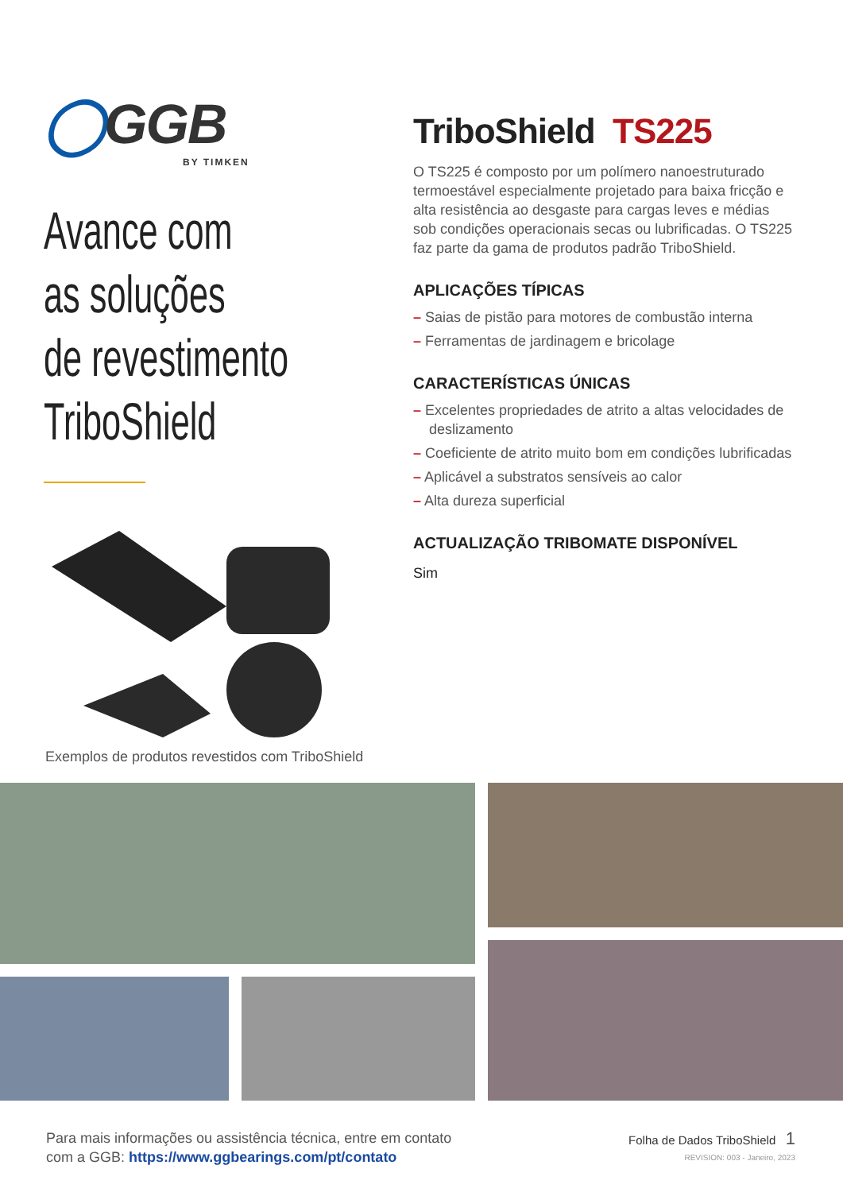◯GGB
BY TIMKEN
Avance com
as soluções
de revestimento
TriboShield
Exemplos de produtos revestidos com TriboShield
TriboShield TS225
O TS225 é composto por um polímero nanoestruturado termoestável especialmente projetado para baixa fricção e alta resistência ao desgaste para cargas leves e médias sob condições operacionais secas ou lubrificadas. O TS225 faz parte da gama de produtos padrão TriboShield.
APLICAÇÕES TÍPICAS
– Saias de pistão para motores de combustão interna
– Ferramentas de jardinagem e bricolage
CARACTERÍSTICAS ÚNICAS
– Excelentes propriedades de atrito a altas velocidades de deslizamento
– Coeficiente de atrito muito bom em condições lubrificadas
– Aplicável a substratos sensíveis ao calor
– Alta dureza superficial
ACTUALIZAÇÃO TRIBOMATE DISPONÍVEL
Sim
Para mais informações ou assistência técnica, entre em contato
com a GGB: https://www.ggbearings.com/pt/contato
Folha de Dados TriboShield 1
REVISION: 003 - Janeiro, 2023